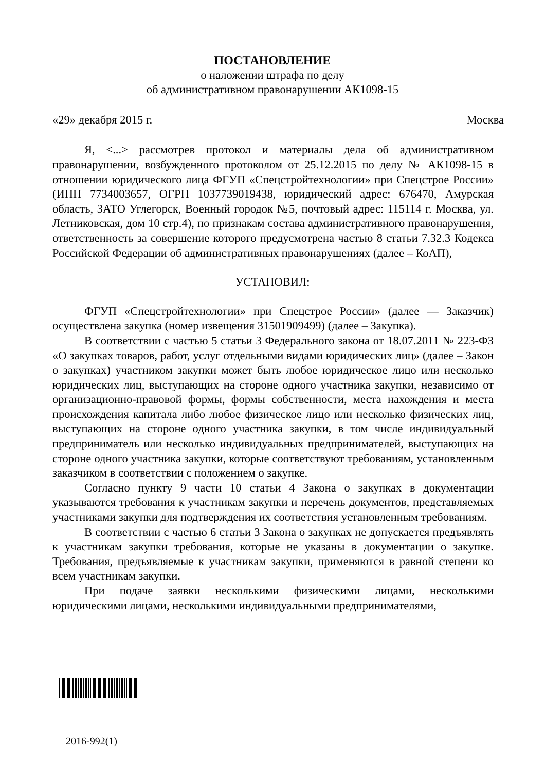ПОСТАНОВЛЕНИЕ
о наложении штрафа по делу
об административном правонарушении АК1098-15
«29» декабря 2015 г. Москва
Я, <...> рассмотрев протокол и материалы дела об административном правонарушении, возбужденного протоколом от 25.12.2015 по делу № АК1098-15 в отношении юридического лица ФГУП «Спецстройтехнологии» при Спецстрое России» (ИНН 7734003657, ОГРН 1037739019438, юридический адрес: 676470, Амурская область, ЗАТО Углегорск, Военный городок №5, почтовый адрес: 115114 г. Москва, ул. Летниковская, дом 10 стр.4), по признакам состава административного правонарушения, ответственность за совершение которого предусмотрена частью 8 статьи 7.32.3 Кодекса Российской Федерации об административных правонарушениях (далее – КоАП),
УСТАНОВИЛ:
ФГУП «Спецстройтехнологии» при Спецстрое России» (далее — Заказчик) осуществлена закупка (номер извещения 31501909499) (далее – Закупка).
В соответствии с частью 5 статьи 3 Федерального закона от 18.07.2011 № 223-ФЗ «О закупках товаров, работ, услуг отдельными видами юридических лиц» (далее – Закон о закупках) участником закупки может быть любое юридическое лицо или несколько юридических лиц, выступающих на стороне одного участника закупки, независимо от организационно-правовой формы, формы собственности, места нахождения и места происхождения капитала либо любое физическое лицо или несколько физических лиц, выступающих на стороне одного участника закупки, в том числе индивидуальный предприниматель или несколько индивидуальных предпринимателей, выступающих на стороне одного участника закупки, которые соответствуют требованиям, установленным заказчиком в соответствии с положением о закупке.
Согласно пункту 9 части 10 статьи 4 Закона о закупках в документации указываются требования к участникам закупки и перечень документов, представляемых участниками закупки для подтверждения их соответствия установленным требованиям.
В соответствии с частью 6 статьи 3 Закона о закупках не допускается предъявлять к участникам закупки требования, которые не указаны в документации о закупке. Требования, предъявляемые к участникам закупки, применяются в равной степени ко всем участникам закупки.
При подаче заявки несколькими физическими лицами, несколькими юридическими лицами, несколькими индивидуальными предпринимателями,
2016-992(1)